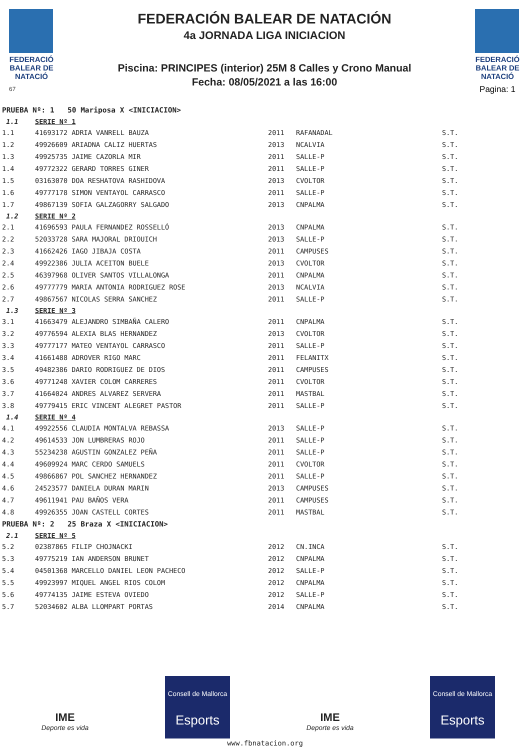FEDERACIÓ BALEAR DE NATACIÓ
67
FEDERACIÓN BALEAR DE NATACIÓN
4a JORNADA LIGA INICIACION
Piscina: PRINCIPES (interior) 25M 8 Calles y Crono Manual
Fecha: 08/05/2021 a las 16:00
FEDERACIÓ BALEAR DE NATACIÓ
Pagina: 1
| PRUEBA Nº: 1 50 Mariposa X <INICIACION> | | | | |
| 1.1 | SERIE Nº 1 | | | |
| 1.1 | 41693172 ADRIA VANRELL BAUZA | 2011 | RAFANADAL | S.T. |
| 1.2 | 49926609 ARIADNA CALIZ HUERTAS | 2013 | NCALVIA | S.T. |
| 1.3 | 49925735 JAIME CAZORLA MIR | 2011 | SALLE-P | S.T. |
| 1.4 | 49772322 GERARD TORRES GINER | 2011 | SALLE-P | S.T. |
| 1.5 | 03163070 DOA RESHATOVA RASHIDOVA | 2013 | CVOLTOR | S.T. |
| 1.6 | 49777178 SIMON VENTAYOL CARRASCO | 2011 | SALLE-P | S.T. |
| 1.7 | 49867139 SOFIA GALZAGORRY SALGADO | 2013 | CNPALMA | S.T. |
| 1.2 | SERIE Nº 2 | | | |
| 2.1 | 41696593 PAULA FERNANDEZ ROSSELLÓ | 2013 | CNPALMA | S.T. |
| 2.2 | 52033728 SARA MAJORAL DRIOUICH | 2013 | SALLE-P | S.T. |
| 2.3 | 41662426 IAGO JIBAJA COSTA | 2011 | CAMPUSES | S.T. |
| 2.4 | 49922386 JULIA ACEITON BUELE | 2013 | CVOLTOR | S.T. |
| 2.5 | 46397968 OLIVER SANTOS VILLALONGA | 2011 | CNPALMA | S.T. |
| 2.6 | 49777779 MARIA ANTONIA RODRIGUEZ ROSE | 2013 | NCALVIA | S.T. |
| 2.7 | 49867567 NICOLAS SERRA SANCHEZ | 2011 | SALLE-P | S.T. |
| 1.3 | SERIE Nº 3 | | | |
| 3.1 | 41663479 ALEJANDRO SIMBAÑA CALERO | 2011 | CNPALMA | S.T. |
| 3.2 | 49776594 ALEXIA BLAS HERNANDEZ | 2013 | CVOLTOR | S.T. |
| 3.3 | 49777177 MATEO VENTAYOL CARRASCO | 2011 | SALLE-P | S.T. |
| 3.4 | 41661488 ADROVER RIGO MARC | 2011 | FELANITX | S.T. |
| 3.5 | 49482386 DARIO RODRIGUEZ DE DIOS | 2011 | CAMPUSES | S.T. |
| 3.6 | 49771248 XAVIER COLOM CARRERES | 2011 | CVOLTOR | S.T. |
| 3.7 | 41664024 ANDRES ALVAREZ SERVERA | 2011 | MASTBAL | S.T. |
| 3.8 | 49779415 ERIC VINCENT ALEGRET PASTOR | 2011 | SALLE-P | S.T. |
| 1.4 | SERIE Nº 4 | | | |
| 4.1 | 49922556 CLAUDIA MONTALVA REBASSA | 2013 | SALLE-P | S.T. |
| 4.2 | 49614533 JON LUMBRERAS ROJO | 2011 | SALLE-P | S.T. |
| 4.3 | 55234238 AGUSTIN GONZALEZ PEÑA | 2011 | SALLE-P | S.T. |
| 4.4 | 49609924 MARC CERDO SAMUELS | 2011 | CVOLTOR | S.T. |
| 4.5 | 49866867 POL SANCHEZ HERNANDEZ | 2011 | SALLE-P | S.T. |
| 4.6 | 24523577 DANIELA DURAN MARIN | 2013 | CAMPUSES | S.T. |
| 4.7 | 49611941 PAU BAÑOS VERA | 2011 | CAMPUSES | S.T. |
| 4.8 | 49926355 JOAN CASTELL CORTES | 2011 | MASTBAL | S.T. |
| PRUEBA Nº: 2 25 Braza X <INICIACION> | | | | |
| 2.1 | SERIE Nº 5 | | | |
| 5.2 | 02387865 FILIP CHOJNACKI | 2012 | CN.INCA | S.T. |
| 5.3 | 49775219 IAN ANDERSON BRUNET | 2012 | CNPALMA | S.T. |
| 5.4 | 04501368 MARCELLO DANIEL LEON PACHECO | 2012 | SALLE-P | S.T. |
| 5.5 | 49923997 MIQUEL ANGEL RIOS COLOM | 2012 | CNPALMA | S.T. |
| 5.6 | 49774135 JAIME ESTEVA OVIEDO | 2012 | SALLE-P | S.T. |
| 5.7 | 52034602 ALBA LLOMPART PORTAS | 2014 | CNPALMA | S.T. |
IME
Deporte es vida
Consell de Mallorca
Esports
IME
Deporte es vida
Consell de Mallorca
Esports
www.fbnatacion.org